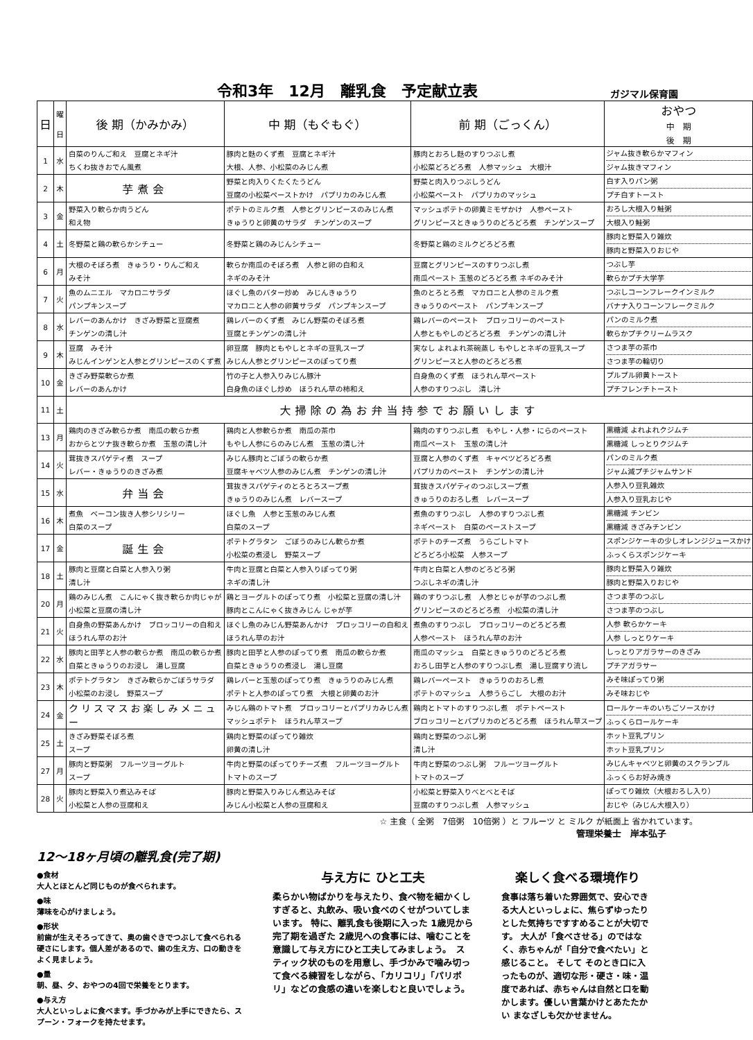令和3年　12月　離乳食　予定献立表
ガジマル保育園
| 日 | 曜 日 | 後 期（かみかみ） | 中 期（もぐもぐ） | 前 期（ごっくん） | おやつ 中 期 後 期 |
| --- | --- | --- | --- | --- | --- |
| 1 | 水 | 白菜のりんご和え 豆腐とネギ汁 ちくわ抜きおでん風煮 | 豚肉と麩のくず煮 豆腐とネギ汁 大根、人参、小松菜のみじん煮 | 豚肉とおろし麩のすりつぶし煮 小松菜どろどろ煮 人参マッシュ 大根汁 | ジャム抜き軟らかマフィン ジャム抜きマフィン |
| 2 | 木 | 芋煮会 | 野菜と肉入りくたくたうどん 豆腐の小松菜ペーストかけ パプリカのみじん煮 | 野菜と肉入りつぶしうどん 小松菜ペースト パプリカのマッシュ | 白す入りパン粥 プチ白すトースト |
| 3 | 金 | 野菜入り軟らか肉うどん 和え物 | ポテトのミルク煮 人参とグリンピースのみじん煮 きゅうりと卵黄のサラダ チンゲンのスープ | マッシュポテトの卵黄ミモザかけ 人参ペースト グリンピースときゅうりのどろどろ煮 チンゲンスープ | おろし大根入り鮭粥 大根入り鮭粥 |
| 4 | 土 | 冬野菜と鶏の軟らかシチュー | 冬野菜と鶏のみじんシチュー | 冬野菜と鶏のミルクどろどろ煮 | 豚肉と野菜入り雑炊 豚肉と野菜入りおじや |
| 6 | 月 | 大根のそぼろ煮 きゅうり・りんご和え みそ汁 | 軟らか南瓜のそぼろ煮 人参と卵の白和え ネギのみそ汁 | 豆腐とグリンピースのすりつぶし煮 南瓜ペースト 玉葱のどろどろ煮 ネギのみそ汁 | つぶし芋 軟らかプチ大学芋 |
| 7 | 火 | 魚のムニエル マカロニサラダ パンプキンスープ | ほぐし魚のバター炒め みじんきゅうり マカロニと人参の卵黄サラダ パンプキンスープ | 魚のとろとろ煮 マカロニと人参のミルク煮 きゅうりのペースト パンプキンスープ | つぶしコーンフレークインミルク バナナ入りコーンフレークミルク |
| 8 | 水 | レバーのあんかけ きざみ野菜と豆腐煮 チンゲンの清し汁 | 鶏レバーのくず煮 みじん野菜のそぼろ煮 豆腐とチンゲンの清し汁 | 鶏レバーのペースト ブロッコリーのペースト 人参ともやしのどろどろ煮 チンゲンの清し汁 | パンのミルク煮 軟らかプチクリームラスク |
| 9 | 木 | 豆腐 みそ汁 みじんインゲンと人参とグリンピースのくず煮 | 卵豆腐 豚肉ともやしとネギの豆乳スープ みじん人参とグリンピースのぽってり煮 | 実なし よれよれ茶碗蒸し もやしとネギの豆乳スープ グリンピースと人参のどろどろ煮 | さつま芋の茶巾 さつま芋の輪切り |
| 10 | 金 | きざみ野菜軟らか煮 レバーのあんかけ | 竹の子と人参入りみじん豚汁 白身魚のほぐし炒め ほうれん草の柿和え | 白身魚のくず煮 ほうれん草ペースト 人参のすりつぶし 清し汁 | プルプル卵黄トースト プチフレンチトースト |
| 11 | 土 | 大掃除の為お弁当持参でお願いします | | | |
| 13 | 月 | 鶏肉のきざみ軟らか煮 南瓜の軟らか煮 おからとツナ抜き軟らか煮 玉葱の清し汁 | 鶏肉と人参軟らか煮 南瓜の茶巾 もやし人参にらのみじん煮 玉葱の清し汁 | 鶏肉のすりつぶし煮 もやし・人参・にらのペースト 南瓜ペースト 玉葱の清し汁 | 黒糖減 よれよれクジムチ 黒糖減 しっとりクジムチ |
| 14 | 火 | 茸抜きスパゲティ煮 スープ レバー・きゅうりのきざみ煮 | みじん豚肉とごぼうの軟らか煮 豆腐キャベツ人参のみじん煮 チンゲンの清し汁 | 豆腐と人参のくず煮 キャベツどろどろ煮 パプリカのペースト チンゲンの清し汁 | パンのミルク煮 ジャム減プチジャムサンド |
| 15 | 水 | 弁当会 | 茸抜きスパゲティのとろとろスープ煮 きゅうりのみじん煮 レバースープ | 茸抜きスパゲティのつぶしスープ煮 きゅうりのおろし煮 レバースープ | 人参入り豆乳雑炊 人参入り豆乳おじや |
| 16 | 木 | 煮魚 ベーコン抜き人参シリシリー 白菜のスープ | ほぐし魚 人参と玉葱のみじん煮 白菜のスープ | 煮魚のすりつぶし 人参のすりつぶし煮 ネギペースト 白菜のペーストスープ | 黒糖減 チンビン 黒糖減 きざみチンビン |
| 17 | 金 | 誕生会 | ポテトグラタン ごぼうのみじん軟らか煮 小松菜の煮浸し 野菜スープ | ポテトのチーズ煮 うらごしトマト どろどろ小松菜 人参スープ | スポンジケーキの少しオレンジジュースかけ ふっくらスポンジケーキ |
| 18 | 土 | 豚肉と豆腐と白菜と人参入り粥 清し汁 | 牛肉と豆腐と白菜と人参入りぽってり粥 ネギの清し汁 | 牛肉と白菜と人参のどろどろ粥 つぶしネギの清し汁 | 豚肉と野菜入り雑炊 豚肉と野菜入りおじや |
| 20 | 月 | 鶏のみじん煮 こんにゃく抜き軟らか肉じゃが 小松菜と豆腐の清し汁 | 鶏とヨーグルトのぽってり煮 小松菜と豆腐の清し汁 豚肉とこんにゃく抜きみじん じゃが芋 | 鶏のすりつぶし煮 人参とじゃが芋のつぶし煮 グリンピースのどろどろ煮 小松菜の清し汁 | さつま芋のつぶし さつま芋のつぶし |
| 21 | 火 | 白身魚の野菜あんかけ ブロッコリーの白和え ほうれん草のお汁 | ほぐし魚のみじん野菜あんかけ ブロッコリーの白和え ほうれん草のお汁 | 煮魚のすりつぶし ブロッコリーのどろどろ煮 人参ペースト ほうれん草のお汁 | 人参 軟らかケーキ 人参 しっとりケーキ |
| 22 | 水 | 豚肉と田芋と人参の軟らか煮 南瓜の軟らか煮 白菜ときゅうりのお浸し 湯し豆腐 | 豚肉と田芋と人参のぽってり煮 南瓜の軟らか煮 白菜ときゅうりの煮浸し 湯し豆腐 | 南瓜のマッシュ 白菜ときゅうりのどろどろ煮 おろし田芋と人参のすりつぶし煮 湯し豆腐すり流し | しっとりアガラサーのきざみ プチアガラサー |
| 23 | 木 | ポテトグラタン きざみ軟らかごぼうサラダ 小松菜のお浸し 野菜スープ | 鶏レバーと玉葱のぽってり煮 きゅうりのみじん煮 ポテトと人参のぽってり煮 大根と卵黄のお汁 | 鶏レバーペースト きゅうりのおろし煮 ポテトのマッシュ 人参うらごし 大根のお汁 | みそ味ぽってり粥 みそ味おじや |
| 24 | 金 | クリスマスお楽しみメニュー | みじん鶏のトマト煮 ブロッコリーとパプリカみじん煮 マッシュポテト ほうれん草スープ | 鶏肉とトマトのすりつぶし煮 ポテトペースト ブロッコリーとパプリカのどろどろ煮 ほうれん草スープ | ロールケーキのいちごソースかけ ふっくらロールケーキ |
| 25 | 土 | きざみ野菜そぼろ煮 スープ | 鶏肉と野菜のぽってり雑炊 卵黄の清し汁 | 鶏肉と野菜のつぶし粥 清し汁 | ホット豆乳プリン ホット豆乳プリン |
| 27 | 月 | 豚肉と野菜粥 フルーツヨーグルト スープ | 牛肉と野菜のぽってりチーズ煮 フルーツヨーグルト トマトのスープ | 牛肉と野菜のつぶし粥 フルーツヨーグルト トマトのスープ | みじんキャベツと卵黄のスクランブル ふっくらお好み焼き |
| 28 | 火 | 豚肉と野菜入り煮込みそば 小松菜と人参の豆腐和え | 豚肉と野菜入りみじん煮込みそば みじん小松菜と人参の豆腐和え | 小松菜と野菜入りべとべとそば 豆腐のすりつぶし煮 人参マッシュ | ぽってり雑炊（大根おろし入り） おじや（みじん大根入り） |
☆ 主食（ 全粥　7倍粥　10倍粥 ）と フルーツ と ミルク が紙面上 省かれています。
管理栄養士　岸本弘子
12～18ヶ月頃の離乳食(完了期)
●食材
大人とほとんど同じものが食べられます。
●味
薄味を心がけましょう。
●形状
前歯が生えそろってきて、奥の歯ぐきでつぶして食べられる硬さにします。個人差があるので、歯の生え方、口の動きをよく見ましょう。
●量
朝、昼、夕、おやつの4回で栄養をとります。
●与え方
大人といっしょに食べます。手づかみが上手にできたら、スプーン・フォークを持たせます。
与え方に ひと工夫
柔らかい物ばかりを与えたり、食べ物を細かくしすぎると、丸飲み、吸い食べのくせがついてしまいます。 特に、離乳食も後期に入った 1歳児から完了期を過ぎた 2歳児への食事には、噛むことを意識して与え方にひと工夫してみましょう。　スティック状のものを用意し、手づかみで噛み切って食べる練習をしながら、「カリコリ」「パリポリ」などの食感の違いを楽しむと良いでしょう。
楽しく食べる環境作り
食事は落ち着いた雰囲気で、安心できる大人といっしょに、焦らずゆったりとした気持ちですすめることが大切です。 大人が「食べさせる」のではなく、赤ちゃんが「自分で食べたい」と感じること。 そして そのとき口に入ったものが、適切な形・硬さ・味・温度であれば、赤ちゃんは自然と口を動かします。優しい言葉かけとあたたかい まなざしも欠かせません。